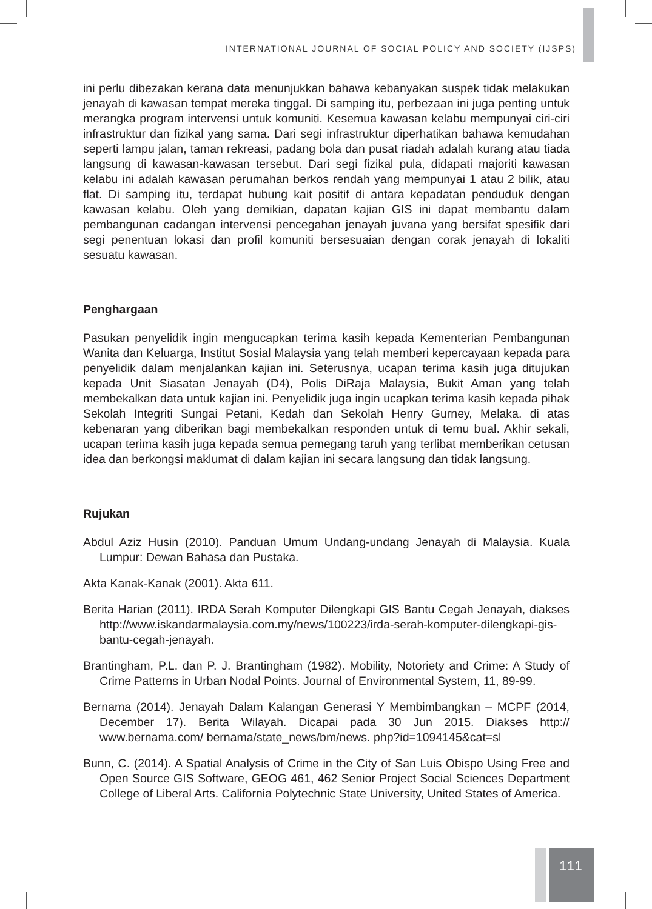INTERNATIONAL JOURNAL OF SOCIAL POLICY AND SOCIETY (IJSPS)
ini perlu dibezakan kerana data menunjukkan bahawa kebanyakan suspek tidak melakukan jenayah di kawasan tempat mereka tinggal. Di samping itu, perbezaan ini juga penting untuk merangka program intervensi untuk komuniti. Kesemua kawasan kelabu mempunyai ciri-ciri infrastruktur dan fizikal yang sama. Dari segi infrastruktur diperhatikan bahawa kemudahan seperti lampu jalan, taman rekreasi, padang bola dan pusat riadah adalah kurang atau tiada langsung di kawasan-kawasan tersebut. Dari segi fizikal pula, didapati majoriti kawasan kelabu ini adalah kawasan perumahan berkos rendah yang mempunyai 1 atau 2 bilik, atau flat. Di samping itu, terdapat hubung kait positif di antara kepadatan penduduk dengan kawasan kelabu. Oleh yang demikian, dapatan kajian GIS ini dapat membantu dalam pembangunan cadangan intervensi pencegahan jenayah juvana yang bersifat spesifik dari segi penentuan lokasi dan profil komuniti bersesuaian dengan corak jenayah di lokaliti sesuatu kawasan.
Penghargaan
Pasukan penyelidik ingin mengucapkan terima kasih kepada Kementerian Pembangunan Wanita dan Keluarga, Institut Sosial Malaysia yang telah memberi kepercayaan kepada para penyelidik dalam menjalankan kajian ini. Seterusnya, ucapan terima kasih juga ditujukan kepada Unit Siasatan Jenayah (D4), Polis DiRaja Malaysia, Bukit Aman yang telah membekalkan data untuk kajian ini. Penyelidik juga ingin ucapkan terima kasih kepada pihak Sekolah Integriti Sungai Petani, Kedah dan Sekolah Henry Gurney, Melaka. di atas kebenaran yang diberikan bagi membekalkan responden untuk di temu bual. Akhir sekali, ucapan terima kasih juga kepada semua pemegang taruh yang terlibat memberikan cetusan idea dan berkongsi maklumat di dalam kajian ini secara langsung dan tidak langsung.
Rujukan
Abdul Aziz Husin (2010). Panduan Umum Undang-undang Jenayah di Malaysia. Kuala Lumpur: Dewan Bahasa dan Pustaka.
Akta Kanak-Kanak (2001). Akta 611.
Berita Harian (2011). IRDA Serah Komputer Dilengkapi GIS Bantu Cegah Jenayah, diakses http://www.iskandarmalaysia.com.my/news/100223/irda-serah-komputer-dilengkapi-gis-bantu-cegah-jenayah.
Brantingham, P.L. dan P. J. Brantingham (1982). Mobility, Notoriety and Crime: A Study of Crime Patterns in Urban Nodal Points. Journal of Environmental System, 11, 89-99.
Bernama (2014). Jenayah Dalam Kalangan Generasi Y Membimbangkan – MCPF (2014, December 17). Berita Wilayah. Dicapai pada 30 Jun 2015. Diakses http:// www.bernama.com/ bernama/state_news/bm/news. php?id=1094145&cat=sl
Bunn, C. (2014). A Spatial Analysis of Crime in the City of San Luis Obispo Using Free and Open Source GIS Software, GEOG 461, 462 Senior Project Social Sciences Department College of Liberal Arts. California Polytechnic State University, United States of America.
111